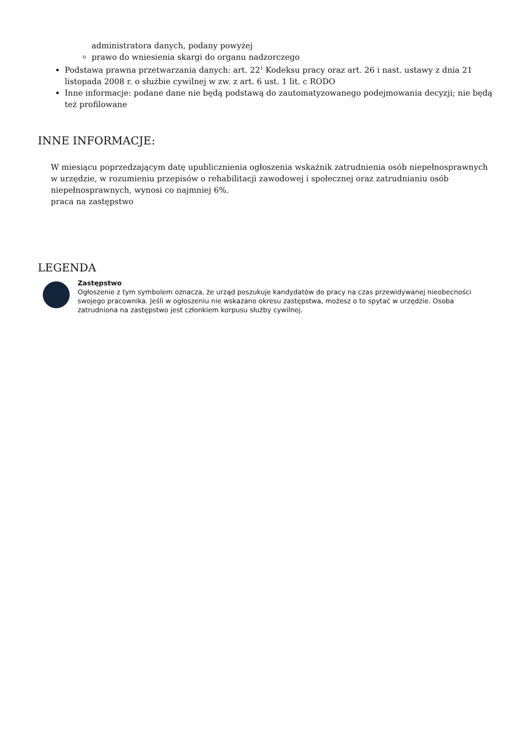administratora danych, podany powyżej
prawo do wniesienia skargi do organu nadzorczego
Podstawa prawna przetwarzania danych: art. 22<sup>1</sup> Kodeksu pracy oraz art. 26 i nast. ustawy z dnia 21 listopada 2008 r. o służbie cywilnej w zw. z art. 6 ust. 1 lit. c RODO
Inne informacje: podane dane nie będą podstawą do zautomatyzowanego podejmowania decyzji; nie będą też profilowane
INNE INFORMACJE:
W miesiącu poprzedzającym datę upublicznienia ogłoszenia wskaźnik zatrudnienia osób niepełnosprawnych w urzędzie, w rozumieniu przepisów o rehabilitacji zawodowej i społecznej oraz zatrudnianiu osób niepełnosprawnych, wynosi co najmniej 6%.
praca na zastępstwo
LEGENDA
Zastępstwo
Ogłoszenie z tym symbolem oznacza, że urząd poszukuje kandydatów do pracy na czas przewidywanej nieobecności swojego pracownika. Jeśli w ogłoszeniu nie wskazano okresu zastępstwa, możesz o to spytać w urzędzie. Osoba zatrudniona na zastępstwo jest członkiem korpusu służby cywilnej.